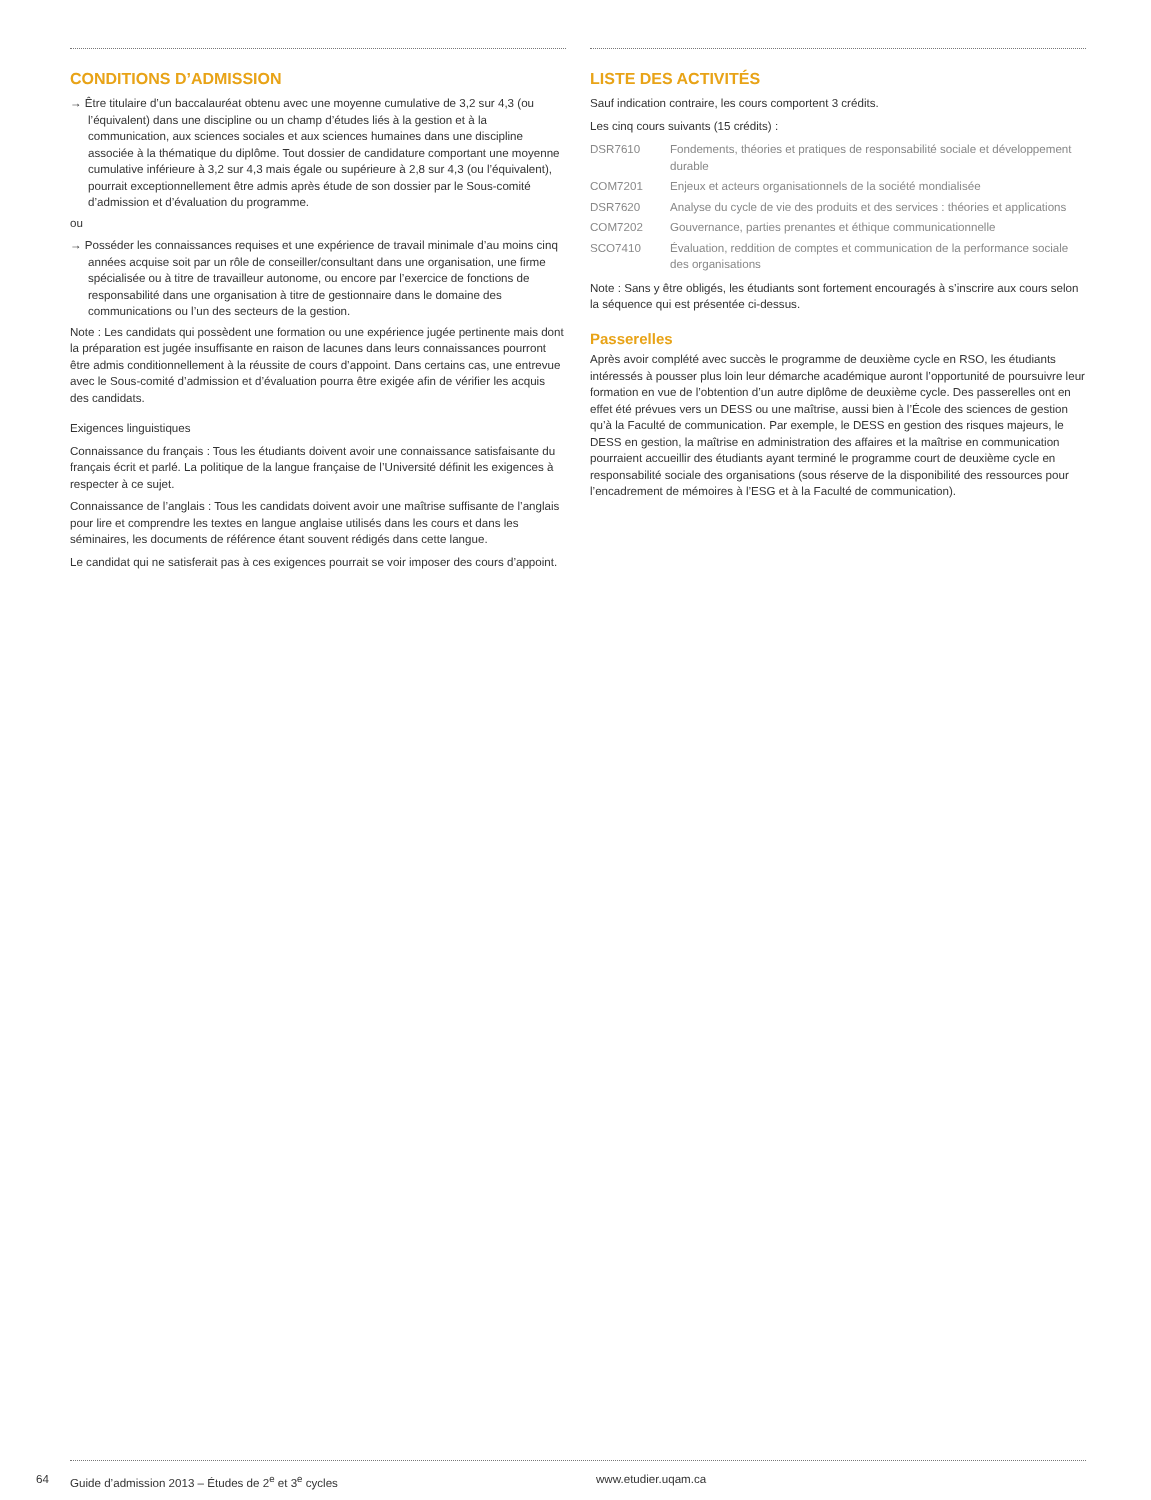CONDITIONS D’ADMISSION
→ Être titulaire d’un baccalauréat obtenu avec une moyenne cumulative de 3,2 sur 4,3 (ou l’équivalent) dans une discipline ou un champ d’études liés à la gestion et à la communication, aux sciences sociales et aux sciences humaines dans une discipline associée à la thématique du diplôme. Tout dossier de candidature comportant une moyenne cumulative inférieure à 3,2 sur 4,3 mais égale ou supérieure à 2,8 sur 4,3 (ou l’équivalent), pourrait exceptionnellement être admis après étude de son dossier par le Sous-comité d’admission et d’évaluation du programme.
ou
→ Posséder les connaissances requises et une expérience de travail minimale d’au moins cinq années acquise soit par un rôle de conseiller/consultant dans une organisation, une firme spécialisée ou à titre de travailleur autonome, ou encore par l’exercice de fonctions de responsabilité dans une organisation à titre de gestionnaire dans le domaine des communications ou l’un des secteurs de la gestion.
Note : Les candidats qui possèdent une formation ou une expérience jugée pertinente mais dont la préparation est jugée insuffisante en raison de lacunes dans leurs connaissances pourront être admis conditionnellement à la réussite de cours d’appoint. Dans certains cas, une entrevue avec le Sous-comité d’admission et d’évaluation pourra être exigée afin de vérifier les acquis des candidats.
Exigences linguistiques
Connaissance du français : Tous les étudiants doivent avoir une connaissance satisfaisante du français écrit et parlé. La politique de la langue française de l’Université définit les exigences à respecter à ce sujet.
Connaissance de l’anglais : Tous les candidats doivent avoir une maîtrise suffisante de l’anglais pour lire et comprendre les textes en langue anglaise utilisés dans les cours et dans les séminaires, les documents de référence étant souvent rédigés dans cette langue.
Le candidat qui ne satisferait pas à ces exigences pourrait se voir imposer des cours d’appoint.
LISTE DES ACTIVITÉS
Sauf indication contraire, les cours comportent 3 crédits.
Les cinq cours suivants (15 crédits) :
| DSR7610 | Fondements, théories et pratiques de responsabilité sociale et développement durable |
| COM7201 | Enjeux et acteurs organisationnels de la société mondialisée |
| DSR7620 | Analyse du cycle de vie des produits et des services : théories et applications |
| COM7202 | Gouvernance, parties prenantes et éthique communicationnelle |
| SCO7410 | Évaluation, reddition de comptes et communication de la performance sociale des organisations |
Note : Sans y être obligés, les étudiants sont fortement encouragés à s’inscrire aux cours selon la séquence qui est présentée ci-dessus.
Passerelles
Après avoir complété avec succès le programme de deuxième cycle en RSO, les étudiants intéressés à pousser plus loin leur démarche académique auront l’opportunité de poursuivre leur formation en vue de l’obtention d’un autre diplôme de deuxième cycle. Des passerelles ont en effet été prévues vers un DESS ou une maîtrise, aussi bien à l’École des sciences de gestion qu’à la Faculté de communication. Par exemple, le DESS en gestion des risques majeurs, le DESS en gestion, la maîtrise en administration des affaires et la maîtrise en communication pourraient accueillir des étudiants ayant terminé le programme court de deuxième cycle en responsabilité sociale des organisations (sous réserve de la disponibilité des ressources pour l’encadrement de mémoires à l’ESG et à la Faculté de communication).
64 Guide d’admission 2013 – Études de 2<sup>e</sup> et 3<sup>e</sup> cycles www.etudier.uqam.ca